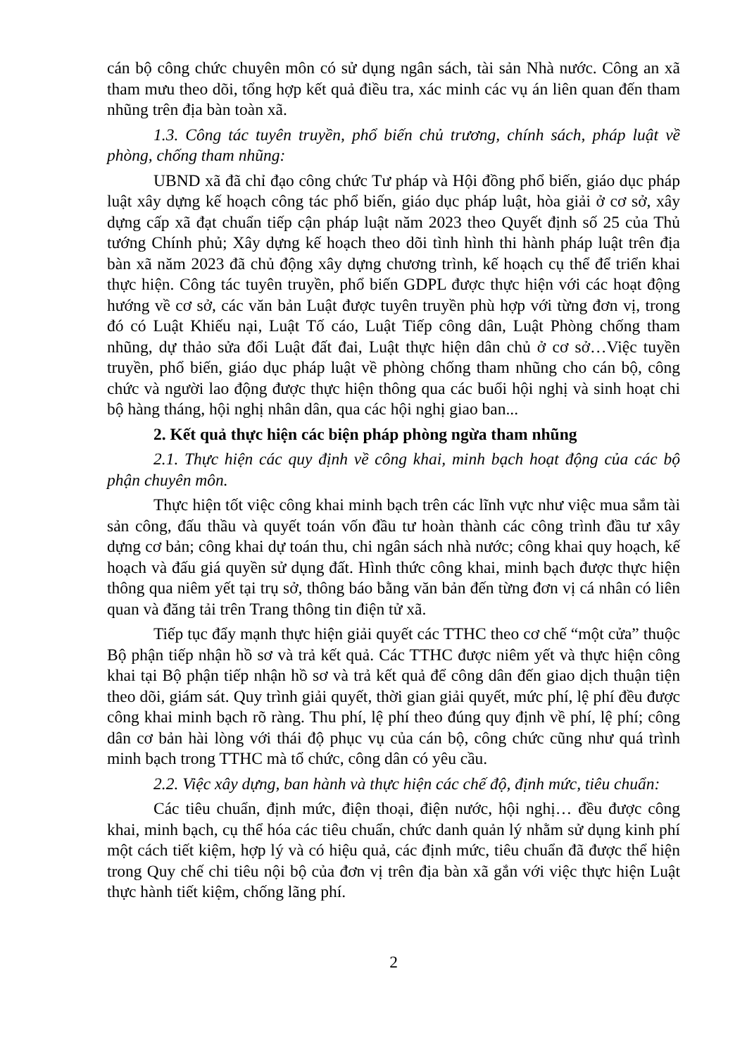cán bộ công chức chuyên môn có sử dụng ngân sách, tài sản Nhà nước. Công an xã tham mưu theo dõi, tổng hợp kết quả điều tra, xác minh các vụ án liên quan đến tham nhũng trên địa bàn toàn xã.
1.3. Công tác tuyên truyền, phổ biến chủ trương, chính sách, pháp luật về phòng, chống tham nhũng:
UBND xã đã chỉ đạo công chức Tư pháp và Hội đồng phổ biến, giáo dục pháp luật xây dựng kế hoạch công tác phổ biến, giáo dục pháp luật, hòa giải ở cơ sở, xây dựng cấp xã đạt chuẩn tiếp cận pháp luật năm 2023 theo Quyết định số 25 của Thủ tướng Chính phủ; Xây dựng kế hoạch theo dõi tình hình thi hành pháp luật trên địa bàn xã năm 2023 đã chủ động xây dựng chương trình, kế hoạch cụ thể để triển khai thực hiện. Công tác tuyên truyền, phổ biến GDPL được thực hiện với các hoạt động hướng về cơ sở, các văn bản Luật được tuyên truyền phù hợp với từng đơn vị, trong đó có Luật Khiếu nại, Luật Tố cáo, Luật Tiếp công dân, Luật Phòng chống tham nhũng, dự thảo sửa đổi Luật đất đai, Luật thực hiện dân chủ ở cơ sở…Việc tuyền truyền, phổ biến, giáo dục pháp luật về phòng chống tham nhũng cho cán bộ, công chức và người lao động được thực hiện thông qua các buổi hội nghị và sinh hoạt chi bộ hàng tháng, hội nghị nhân dân, qua các hội nghị giao ban...
2. Kết quả thực hiện các biện pháp phòng ngừa tham nhũng
2.1. Thực hiện các quy định về công khai, minh bạch hoạt động của các bộ phận chuyên môn.
Thực hiện tốt việc công khai minh bạch trên các lĩnh vực như việc mua sắm tài sản công, đấu thầu và quyết toán vốn đầu tư hoàn thành các công trình đầu tư xây dựng cơ bản; công khai dự toán thu, chi ngân sách nhà nước; công khai quy hoạch, kế hoạch và đấu giá quyền sử dụng đất. Hình thức công khai, minh bạch được thực hiện thông qua niêm yết tại trụ sở, thông báo bằng văn bản đến từng đơn vị cá nhân có liên quan và đăng tải trên Trang thông tin điện tử xã.
Tiếp tục đẩy mạnh thực hiện giải quyết các TTHC theo cơ chế “một cửa” thuộc Bộ phận tiếp nhận hồ sơ và trả kết quả. Các TTHC được niêm yết và thực hiện công khai tại Bộ phận tiếp nhận hồ sơ và trả kết quả để công dân đến giao dịch thuận tiện theo dõi, giám sát. Quy trình giải quyết, thời gian giải quyết, mức phí, lệ phí đều được công khai minh bạch rõ ràng. Thu phí, lệ phí theo đúng quy định về phí, lệ phí; công dân cơ bản hài lòng với thái độ phục vụ của cán bộ, công chức cũng như quá trình minh bạch trong TTHC mà tổ chức, công dân có yêu cầu.
2.2. Việc xây dựng, ban hành và thực hiện các chế độ, định mức, tiêu chuẩn:
Các tiêu chuẩn, định mức, điện thoại, điện nước, hội nghị… đều được công khai, minh bạch, cụ thể hóa các tiêu chuẩn, chức danh quản lý nhằm sử dụng kinh phí một cách tiết kiệm, hợp lý và có hiệu quả, các định mức, tiêu chuẩn đã được thể hiện trong Quy chế chi tiêu nội bộ của đơn vị trên địa bàn xã gắn với việc thực hiện Luật thực hành tiết kiệm, chống lãng phí.
2